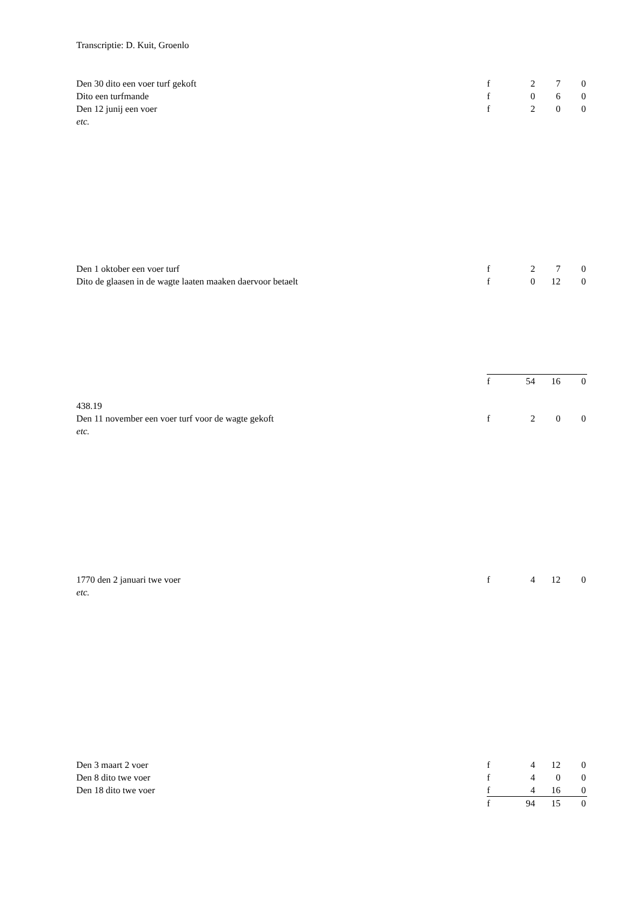Transcriptie: D. Kuit, Groenlo
| Den 30 dito een voer turf gekoft | f | 2 | 7 | 0 |
| Dito een turfmande | f | 0 | 6 | 0 |
| Den 12 junij een voer | f | 2 | 0 | 0 |
| etc. | | | | |
| Den 1 oktober een voer turf | f | 2 | 7 | 0 |
| Dito de glaasen in de wagte laaten maaken daervoor betaelt | f | 0 | 12 | 0 |
| | f | 54 | 16 | 0 |
| 438.19 | | | | |
| Den 11 november een voer turf voor de wagte gekoft | f | 2 | 0 | 0 |
| etc. | | | | |
| 1770 den 2 januari twe voer | f | 4 | 12 | 0 |
| etc. | | | | |
| Den 3 maart 2 voer | f | 4 | 12 | 0 |
| Den 8 dito twe voer | f | 4 | 0 | 0 |
| Den 18 dito twe voer | f | 4 | 16 | 0 |
| | f | 94 | 15 | 0 |